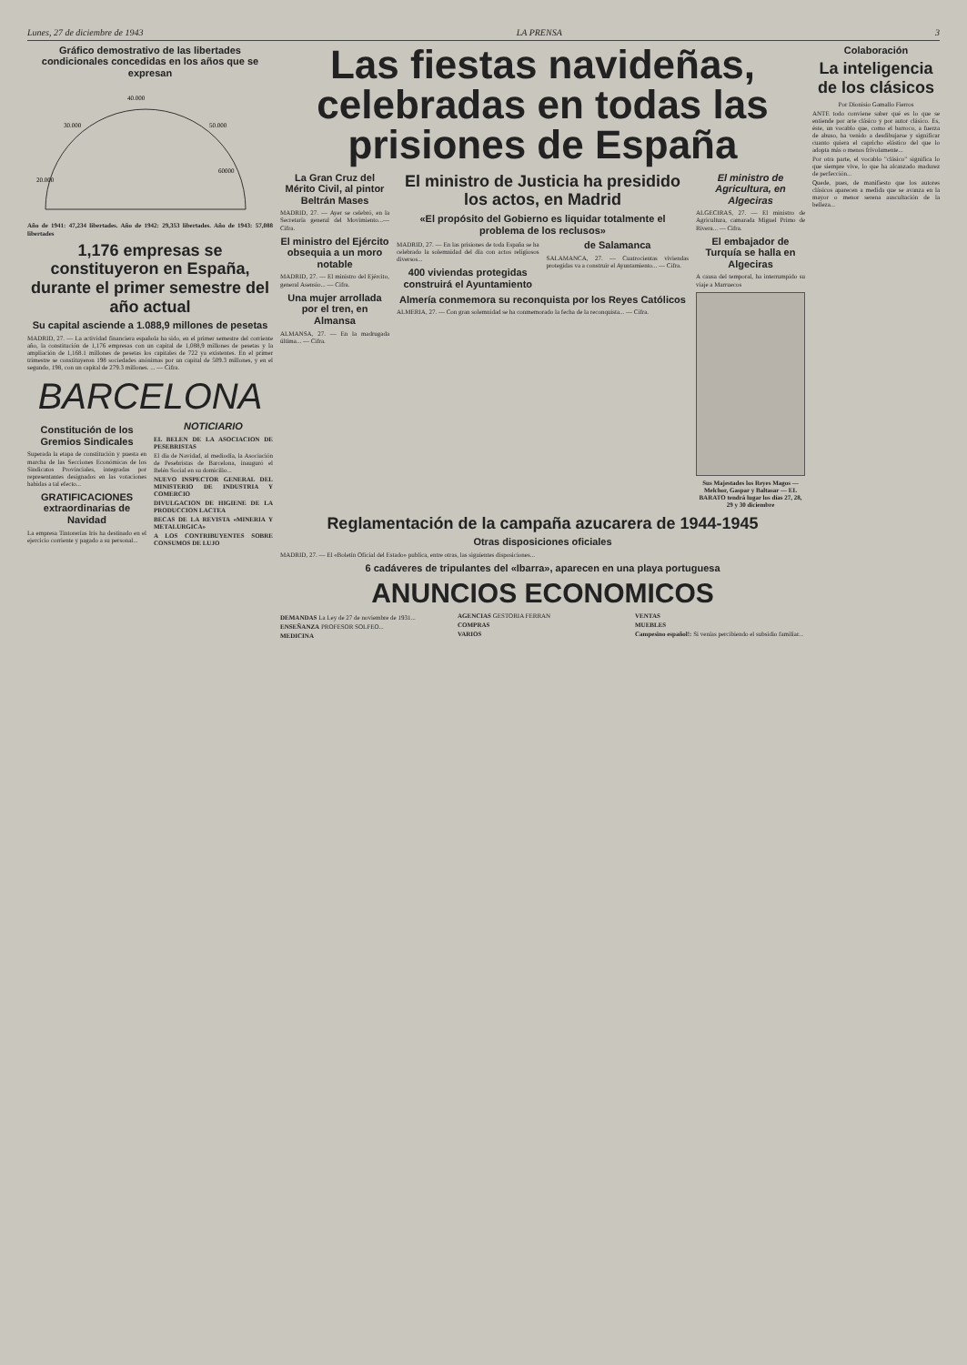Lunes, 27 de diciembre de 1943 LA PRENSA 3
Gráfico demostrativo de las libertades condicionales concedidas en los años que se expresan
40.000
30.000
50.000
60000
20.000
Año de 1941: 47,234 libertades. Año de 1942: 29,353 libertades. Año de 1943: 57,088 libertades
1,176 empresas se constituyeron en España, durante el primer semestre del año actual
Su capital asciende a 1.088,9 millones de pesetas
MADRID, 27. — La actividad financiera española ha sido, en el primer semestre del corriente año, la constitución de 1,176 empresas con un capital de 1,088,9 millones de pesetas y la ampliación de 1,168.1 millones de pesetas los capitales de 722 ya existentes. En el primer trimestre se constituyeron 198 sociedades anónimas por un capital de 509.3 millones, y en el segundo, 198, con un capital de 279.3 millones. ... — Cifra.
BARCELONA
Constitución de los Gremios Sindicales
Superada la etapa de constitución y puesta en marcha de las Secciones Económicas de los Sindicatos Provinciales, integradas por representantes designados en las votaciones habidas a tal efecto...
GRATIFICACIONES extraordinarias de Navidad
La empresa Tintorerías Iris ha destinado en el ejercicio corriente y pagado a su personal...
NOTICIARIO
EL BELEN DE LA ASOCIACION DE PESEBRISTAS
El día de Navidad, al mediodía, la Asociación de Pesebristas de Barcelona, inauguró el Belén Social en su domicilio...
NUEVO INSPECTOR GENERAL DEL MINISTERIO DE INDUSTRIA Y COMERCIO
DIVULGACION DE HIGIENE DE LA PRODUCCION LACTEA
BECAS DE LA REVISTA «MINERIA Y METALURGICA»
A LOS CONTRIBUYENTES SOBRE CONSUMOS DE LUJO
Las fiestas navideñas, celebradas en todas las prisiones de España
La Gran Cruz del Mérito Civil, al pintor Beltrán Mases
MADRID, 27. — Ayer se celebró, en la Secretaría general del Movimiento...— Cifra.
El ministro del Ejército obsequia a un moro notable
MADRID, 27. — El ministro del Ejército, general Asensio... — Cifra.
Una mujer arrollada por el tren, en Almansa
ALMANSA, 27. — En la madrugada última... — Cifra.
El ministro de Justicia ha presidido los actos, en Madrid
«El propósito del Gobierno es liquidar totalmente el problema de los reclusos»
MADRID, 27. — En las prisiones de toda España se ha celebrado la solemnidad del día con actos religiosos diversos...
400 viviendas protegidas construirá el Ayuntamiento de Salamanca
SALAMANCA, 27. — Cuatrocientas viviendas protegidas va a construir el Ayuntamiento... — Cifra.
Almería conmemora su reconquista por los Reyes Católicos
ALMERIA, 27. — Con gran solemnidad se ha conmemorado la fecha de la reconquista... — Cifra.
El ministro de Agricultura, en Algeciras
ALGECIRAS, 27. — El ministro de Agricultura, camarada Miguel Primo de Rivera... — Cifra.
El embajador de Turquía se halla en Algeciras
A causa del temporal, ha interrumpido su viaje a Marruecos
Sus Majestades los Reyes Magos — Melchor, Gaspar y Baltasar — EL BARATO tendrá lugar los días 27, 28, 29 y 30 diciembre
Reglamentación de la campaña azucarera de 1944-1945
Otras disposiciones oficiales
MADRID, 27. — El «Boletín Oficial del Estado» publica, entre otras, las siguientes disposiciones...
6 cadáveres de tripulantes del «Ibarra», aparecen en una playa portuguesa
ANUNCIOS ECONOMICOS
DEMANDAS La Ley de 27 de noviembre de 1931...
ENSEÑANZA PROFESOR SOLFEO...
MEDICINA
AGENCIAS GESTORIA FERRAN
COMPRAS
VARIOS
VENTAS
MUEBLES
Campesino español!: Si venías percibiendo el subsidio familiar...
Colaboración
La inteligencia de los clásicos
Por Dionisio Gamallo Fierros
ANTE todo conviene saber qué es lo que se entiende por arte clásico y por autor clásico. Es, éste, un vocablo que, como el barroco, a fuerza de abuso, ha venido a desdibujarse y significar cuanto quiera el capricho elástico del que lo adopta más o menos frívolamente...
Por otra parte, el vocablo "clásico" significa lo que siempre vive, lo que ha alcanzado madurez de perfección...
Quede, pues, de manifiesto que los autores clásicos aparecen a medida que se avanza en la mayor o menor serena auscultación de la belleza...